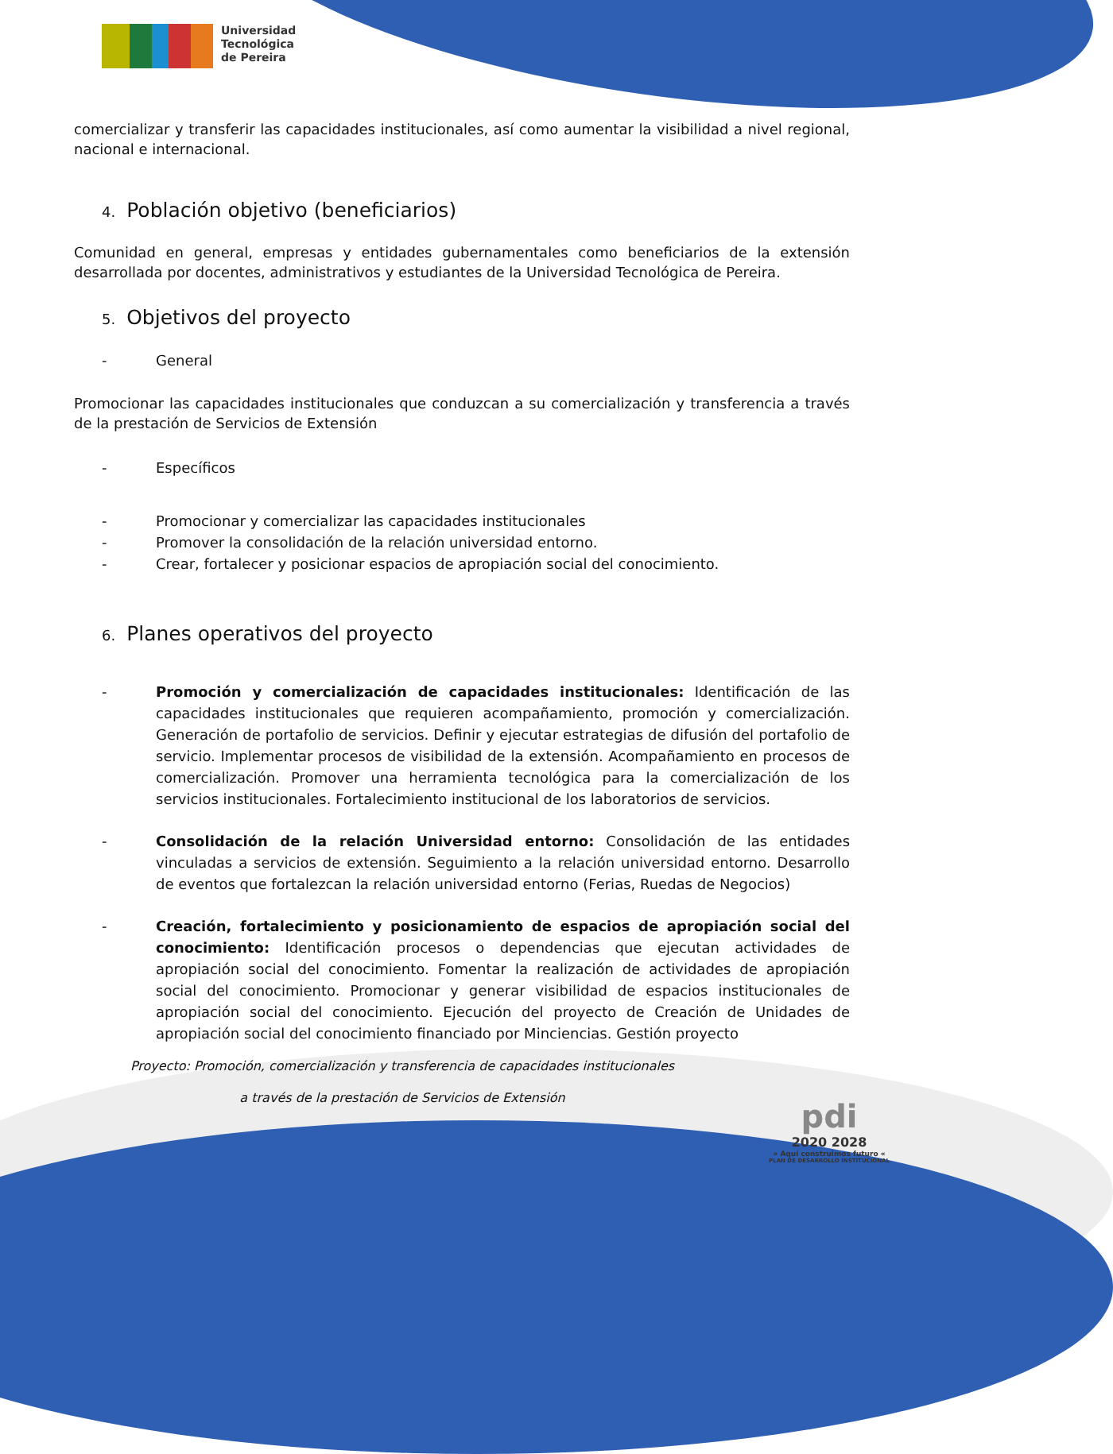Universidad
Tecnológica
de Pereira
comercializar y transferir las capacidades institucionales, así como aumentar la visibilidad a nivel regional, nacional e internacional.
4. Población objetivo (beneficiarios)
Comunidad en general, empresas y entidades gubernamentales como beneficiarios de la extensión desarrollada por docentes, administrativos y estudiantes de la Universidad Tecnológica de Pereira.
5. Objetivos del proyecto
- General
Promocionar las capacidades institucionales que conduzcan a su comercialización y transferencia a través de la prestación de Servicios de Extensión
- Específicos
- Promocionar y comercializar las capacidades institucionales
- Promover la consolidación de la relación universidad entorno.
- Crear, fortalecer y posicionar espacios de apropiación social del conocimiento.
6. Planes operativos del proyecto
- Promoción y comercialización de capacidades institucionales: Identificación de las capacidades institucionales que requieren acompañamiento, promoción y comercialización. Generación de portafolio de servicios. Definir y ejecutar estrategias de difusión del portafolio de servicio. Implementar procesos de visibilidad de la extensión. Acompañamiento en procesos de comercialización. Promover una herramienta tecnológica para la comercialización de los servicios institucionales. Fortalecimiento institucional de los laboratorios de servicios.
- Consolidación de la relación Universidad entorno: Consolidación de las entidades vinculadas a servicios de extensión. Seguimiento a la relación universidad entorno. Desarrollo de eventos que fortalezcan la relación universidad entorno (Ferias, Ruedas de Negocios)
- Creación, fortalecimiento y posicionamiento de espacios de apropiación social del conocimiento: Identificación procesos o dependencias que ejecutan actividades de apropiación social del conocimiento. Fomentar la realización de actividades de apropiación social del conocimiento. Promocionar y generar visibilidad de espacios institucionales de apropiación social del conocimiento. Ejecución del proyecto de Creación de Unidades de apropiación social del conocimiento financiado por Minciencias. Gestión proyecto
Proyecto: Promoción, comercialización y transferencia de capacidades institucionales
a través de la prestación de Servicios de Extensión
pdi
2020 2028
» Aquí construimos futuro «
PLAN DE DESARROLLO INSTITUCIONAL